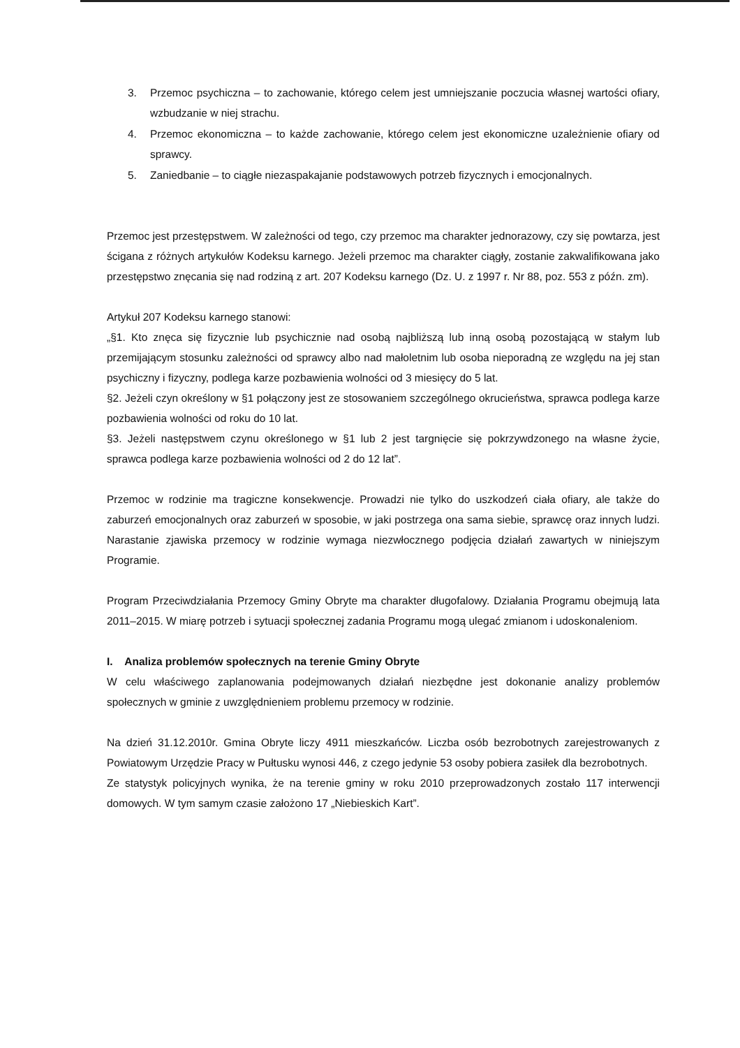3. Przemoc psychiczna – to zachowanie, którego celem jest umniejszanie poczucia własnej wartości ofiary, wzbudzanie w niej strachu.
4. Przemoc ekonomiczna – to każde zachowanie, którego celem jest ekonomiczne uzależnienie ofiary od sprawcy.
5. Zaniedbanie – to ciągłe niezaspakajanie podstawowych potrzeb fizycznych i emocjonalnych.
Przemoc jest przestępstwem. W zależności od tego, czy przemoc ma charakter jednorazowy, czy się powtarza, jest ścigana z różnych artykułów Kodeksu karnego. Jeżeli przemoc ma charakter ciągły, zostanie zakwalifikowana jako przestępstwo znęcania się nad rodziną z art. 207 Kodeksu karnego (Dz. U. z 1997 r. Nr 88, poz. 553 z późn. zm).
Artykuł 207 Kodeksu karnego stanowi:
„§1. Kto znęca się fizycznie lub psychicznie nad osobą najbliższą lub inną osobą pozostającą w stałym lub przemijającym stosunku zależności od sprawcy albo nad małoletnim lub osoba nieporadną ze względu na jej stan psychiczny i fizyczny, podlega karze pozbawienia wolności od 3 miesięcy do 5 lat.
§2. Jeżeli czyn określony w §1 połączony jest ze stosowaniem szczególnego okrucieństwa, sprawca podlega karze pozbawienia wolności od roku do 10 lat.
§3. Jeżeli następstwem czynu określonego w §1 lub 2 jest targnięcie się pokrzywdzonego na własne życie, sprawca podlega karze pozbawienia wolności od 2 do 12 lat”.
Przemoc w rodzinie ma tragiczne konsekwencje. Prowadzi nie tylko do uszkodzeń ciała ofiary, ale także do zaburzeń emocjonalnych oraz zaburzeń w sposobie, w jaki postrzega ona sama siebie, sprawcę oraz innych ludzi. Narastanie zjawiska przemocy w rodzinie wymaga niezwłocznego podjęcia działań zawartych w niniejszym Programie.
Program Przeciwdziałania Przemocy Gminy Obryte ma charakter długofalowy. Działania Programu obejmują lata 2011–2015. W miarę potrzeb i sytuacji społecznej zadania Programu mogą ulegać zmianom i udoskonaleniom.
I. Analiza problemów społecznych na terenie Gminy Obryte
W celu właściwego zaplanowania podejmowanych działań niezbędne jest dokonanie analizy problemów społecznych w gminie z uwzględnieniem problemu przemocy w rodzinie.
Na dzień 31.12.2010r. Gmina Obryte liczy 4911 mieszkańców. Liczba osób bezrobotnych zarejestrowanych z Powiatowym Urzędzie Pracy w Pułtusku wynosi 446, z czego jedynie 53 osoby pobiera zasiłek dla bezrobotnych.
Ze statystyk policyjnych wynika, że na terenie gminy w roku 2010 przeprowadzonych zostało 117 interwencji domowych. W tym samym czasie założono 17 „Niebieskich Kart”.